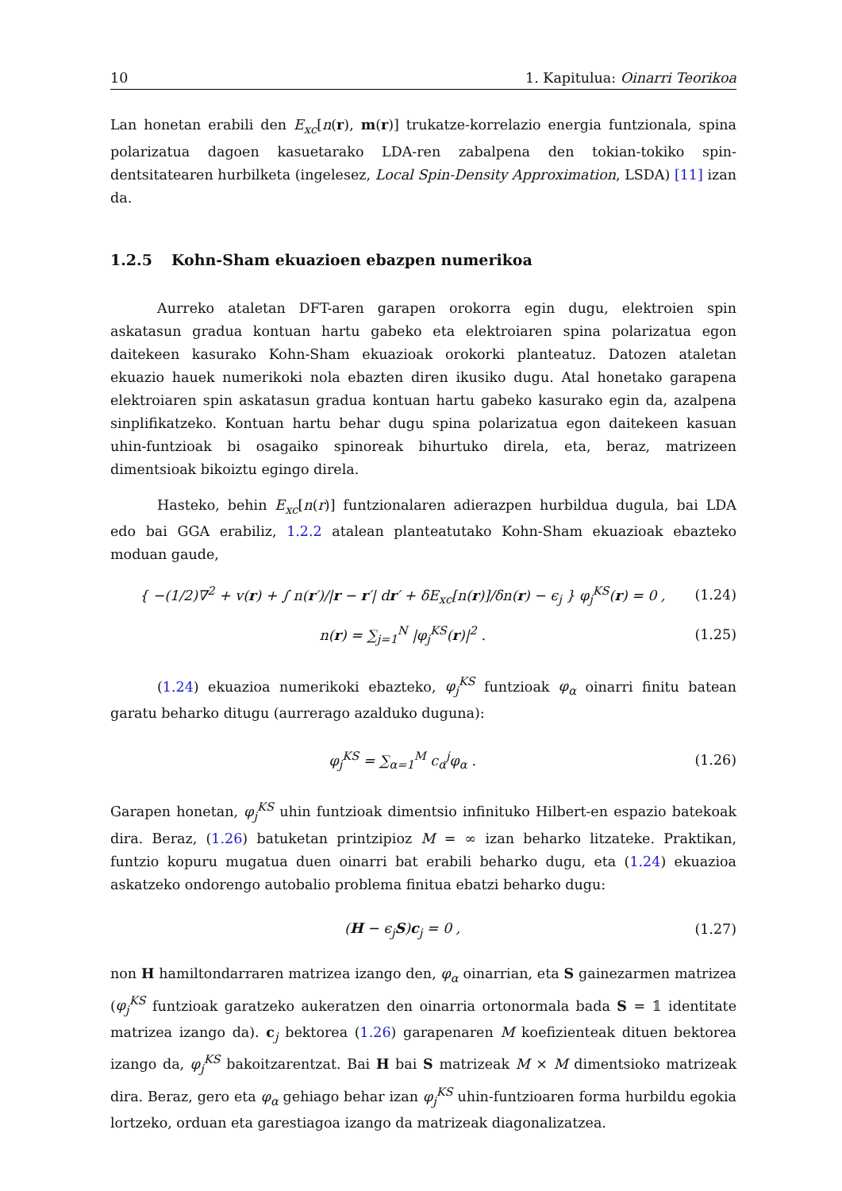10 1. Kapitulua: Oinarri Teorikoa
Lan honetan erabili den E<sub>xc</sub>[n(r), m(r)] trukatze-korrelazio energia funtzionala, spina polarizatua dagoen kasuetarako LDA-ren zabalpena den tokian-tokiko spin-dentsitatearen hurbilketa (ingelesez, Local Spin-Density Approximation, LSDA) [11] izan da.
1.2.5 Kohn-Sham ekuazioen ebazpen numerikoa
Aurreko ataletan DFT-aren garapen orokorra egin dugu, elektroien spin askatasun gradua kontuan hartu gabeko eta elektroiaren spina polarizatua egon daitekeen kasurako Kohn-Sham ekuazioak orokorki planteatuz. Datozen ataletan ekuazio hauek numerikoki nola ebazten diren ikusiko dugu. Atal honetako garapena elektroiaren spin askatasun gradua kontuan hartu gabeko kasurako egin da, azalpena sinplifikatzeko. Kontuan hartu behar dugu spina polarizatua egon daitekeen kasuan uhin-funtzioak bi osagaiko spinoreak bihurtuko direla, eta, beraz, matrizeen dimentsioak bikoiztu egingo direla.
Hasteko, behin E<sub>xc</sub>[n(r)] funtzionalaren adierazpen hurbildua dugula, bai LDA edo bai GGA erabiliz, 1.2.2 atalean planteatutako Kohn-Sham ekuazioak ebazteko moduan gaude,
{ −(1/2)∇<sup>2</sup> + v(r) + ∫ n(r′)/|r − r′| dr′ + δE<sub>xc</sub>[n(r)]/δn(r) − ϵ<sub>j</sub> } φ<sub>j</sub><sup>KS</sup>(r) = 0 , (1.24)
n(r) = ∑<sub>j=1</sub><sup>N</sup> |φ<sub>j</sub><sup>KS</sup>(r)|<sup>2</sup> . (1.25)
(1.24) ekuazioa numerikoki ebazteko, φ<sub>j</sub><sup>KS</sup> funtzioak φ<sub>α</sub> oinarri finitu batean garatu beharko ditugu (aurrerago azalduko duguna):
φ<sub>j</sub><sup>KS</sup> = ∑<sub>α=1</sub><sup>M</sup> c<sub>α</sub><sup>j</sup>φ<sub>α</sub> . (1.26)
Garapen honetan, φ<sub>j</sub><sup>KS</sup> uhin funtzioak dimentsio infinituko Hilbert-en espazio batekoak dira. Beraz, (1.26) batuketan printzipioz M = ∞ izan beharko litzateke. Praktikan, funtzio kopuru mugatua duen oinarri bat erabili beharko dugu, eta (1.24) ekuazioa askatzeko ondorengo autobalio problema finitua ebatzi beharko dugu:
(H − ϵ<sub>j</sub>S)c<sub>j</sub> = 0 , (1.27)
non H hamiltondarraren matrizea izango den, φ<sub>α</sub> oinarrian, eta S gainezarmen matrizea (φ<sub>j</sub><sup>KS</sup> funtzioak garatzeko aukeratzen den oinarria ortonormala bada S = 𝟙 identitate matrizea izango da). c<sub>j</sub> bektorea (1.26) garapenaren M koefizienteak dituen bektorea izango da, φ<sub>j</sub><sup>KS</sup> bakoitzarentzat. Bai H bai S matrizeak M × M dimentsioko matrizeak dira. Beraz, gero eta φ<sub>α</sub> gehiago behar izan φ<sub>j</sub><sup>KS</sup> uhin-funtzioaren forma hurbildu egokia lortzeko, orduan eta garestiagoa izango da matrizeak diagonalizatzea.